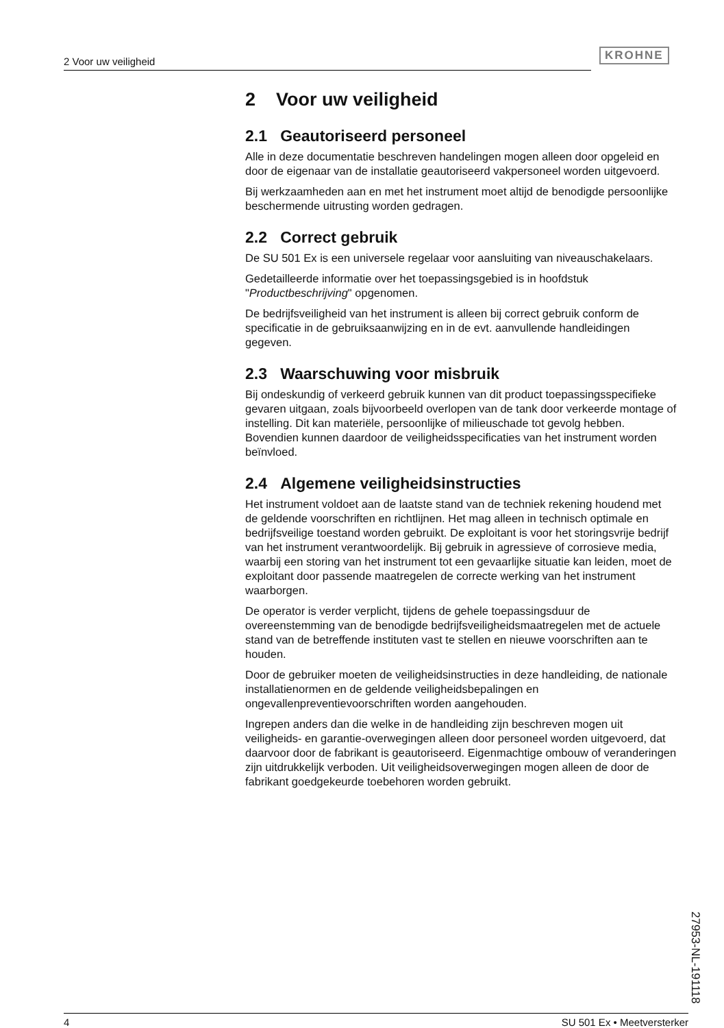2 Voor uw veiligheid KROHNE
2 Voor uw veiligheid
2.1 Geautoriseerd personeel
Alle in deze documentatie beschreven handelingen mogen alleen door opgeleid en door de eigenaar van de installatie geautoriseerd vakpersoneel worden uitgevoerd.
Bij werkzaamheden aan en met het instrument moet altijd de benodigde persoonlijke beschermende uitrusting worden gedragen.
2.2 Correct gebruik
De SU 501 Ex is een universele regelaar voor aansluiting van niveauschakelaars.
Gedetailleerde informatie over het toepassingsgebied is in hoofdstuk "Productbeschrijving" opgenomen.
De bedrijfsveiligheid van het instrument is alleen bij correct gebruik conform de specificatie in de gebruiksaanwijzing en in de evt. aanvullende handleidingen gegeven.
2.3 Waarschuwing voor misbruik
Bij ondeskundig of verkeerd gebruik kunnen van dit product toepassingsspecifieke gevaren uitgaan, zoals bijvoorbeeld overlopen van de tank door verkeerde montage of instelling. Dit kan materiële, persoonlijke of milieuschade tot gevolg hebben. Bovendien kunnen daardoor de veiligheidsspecificaties van het instrument worden beïnvloed.
2.4 Algemene veiligheidsinstructies
Het instrument voldoet aan de laatste stand van de techniek rekening houdend met de geldende voorschriften en richtlijnen. Het mag alleen in technisch optimale en bedrijfsveilige toestand worden gebruikt. De exploitant is voor het storingsvrije bedrijf van het instrument verantwoordelijk. Bij gebruik in agressieve of corrosieve media, waarbij een storing van het instrument tot een gevaarlijke situatie kan leiden, moet de exploitant door passende maatregelen de correcte werking van het instrument waarborgen.
De operator is verder verplicht, tijdens de gehele toepassingsduur de overeenstemming van de benodigde bedrijfsveiligheidsmaatregelen met de actuele stand van de betreffende instituten vast te stellen en nieuwe voorschriften aan te houden.
Door de gebruiker moeten de veiligheidsinstructies in deze handleiding, de nationale installatienormen en de geldende veiligheidsbepalingen en ongevallenpreventievoorschriften worden aangehouden.
Ingrepen anders dan die welke in de handleiding zijn beschreven mogen uit veiligheids- en garantie-overwegingen alleen door personeel worden uitgevoerd, dat daarvoor door de fabrikant is geautoriseerd. Eigenmachtige ombouw of veranderingen zijn uitdrukkelijk verboden. Uit veiligheidsoverwegingen mogen alleen de door de fabrikant goedgekeurde toebehoren worden gebruikt.
27953-NL-191118
4 SU 501 Ex • Meetversterker